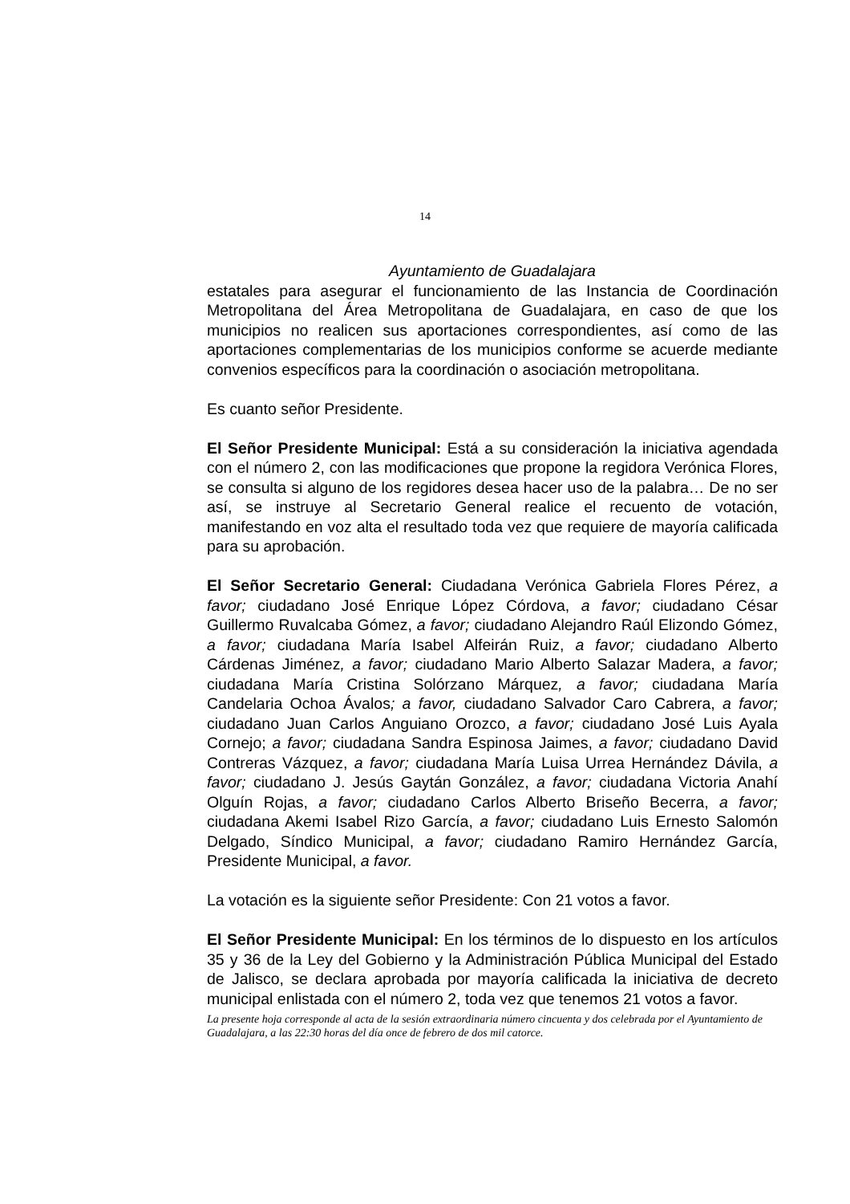14
Ayuntamiento de Guadalajara
estatales para asegurar el funcionamiento de las Instancia de Coordinación Metropolitana del Área Metropolitana de Guadalajara, en caso de que los municipios no realicen sus aportaciones correspondientes, así como de las aportaciones complementarias de los municipios conforme se acuerde mediante convenios específicos para la coordinación o asociación metropolitana.
Es cuanto señor Presidente.
El Señor Presidente Municipal: Está a su consideración la iniciativa agendada con el número 2, con las modificaciones que propone la regidora Verónica Flores, se consulta si alguno de los regidores desea hacer uso de la palabra… De no ser así, se instruye al Secretario General realice el recuento de votación, manifestando en voz alta el resultado toda vez que requiere de mayoría calificada para su aprobación.
El Señor Secretario General: Ciudadana Verónica Gabriela Flores Pérez, a favor; ciudadano José Enrique López Córdova, a favor; ciudadano César Guillermo Ruvalcaba Gómez, a favor; ciudadano Alejandro Raúl Elizondo Gómez, a favor; ciudadana María Isabel Alfeirán Ruiz, a favor; ciudadano Alberto Cárdenas Jiménez, a favor; ciudadano Mario Alberto Salazar Madera, a favor; ciudadana María Cristina Solórzano Márquez, a favor; ciudadana María Candelaria Ochoa Ávalos; a favor, ciudadano Salvador Caro Cabrera, a favor; ciudadano Juan Carlos Anguiano Orozco, a favor; ciudadano José Luis Ayala Cornejo; a favor; ciudadana Sandra Espinosa Jaimes, a favor; ciudadano David Contreras Vázquez, a favor; ciudadana María Luisa Urrea Hernández Dávila, a favor; ciudadano J. Jesús Gaytán González, a favor; ciudadana Victoria Anahí Olguín Rojas, a favor; ciudadano Carlos Alberto Briseño Becerra, a favor; ciudadana Akemi Isabel Rizo García, a favor; ciudadano Luis Ernesto Salomón Delgado, Síndico Municipal, a favor; ciudadano Ramiro Hernández García, Presidente Municipal, a favor.
La votación es la siguiente señor Presidente: Con 21 votos a favor.
El Señor Presidente Municipal: En los términos de lo dispuesto en los artículos 35 y 36 de la Ley del Gobierno y la Administración Pública Municipal del Estado de Jalisco, se declara aprobada por mayoría calificada la iniciativa de decreto municipal enlistada con el número 2, toda vez que tenemos 21 votos a favor.
La presente hoja corresponde al acta de la sesión extraordinaria número cincuenta y dos celebrada por el Ayuntamiento de Guadalajara, a las 22:30 horas del día once de febrero de dos mil catorce.